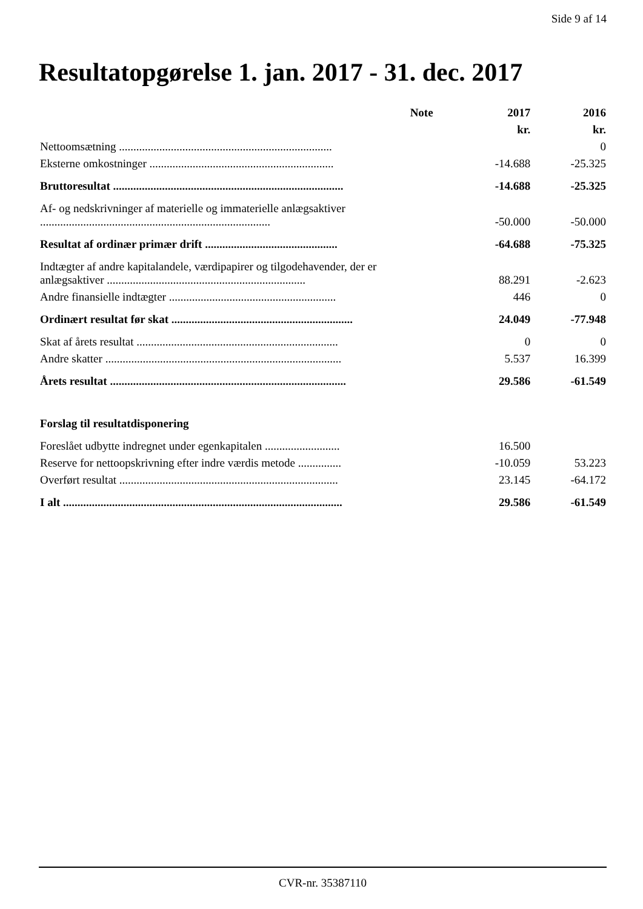Side 9 af 14
Resultatopgørelse 1. jan. 2017 - 31. dec. 2017
| | Note | 2017 | 2016 |
| | | kr. | kr. |
| Nettoomsætning .......................................................................... | | | 0 |
| Eksterne omkostninger ................................................................ | | -14.688 | -25.325 |
| Bruttoresultat ................................................................................ | | -14.688 | -25.325 |
| Af- og nedskrivninger af materielle og immaterielle anlægsaktiver ................................................................................ | | -50.000 | -50.000 |
| Resultat af ordinær primær drift .............................................. | | -64.688 | -75.325 |
| Indtægter af andre kapitalandele, værdipapirer og tilgodehavender, der er anlægsaktiver ..................................................................... | | 88.291 | -2.623 |
| Andre finansielle indtægter .......................................................... | | 446 | 0 |
| Ordinært resultat før skat ............................................................... | | 24.049 | -77.948 |
| Skat af årets resultat ...................................................................... | | 0 | 0 |
| Andre skatter .................................................................................. | | 5.537 | 16.399 |
| Årets resultat .................................................................................. | | 29.586 | -61.549 |
| Forslag til resultatdisponering | | | |
| Foreslået udbytte indregnet under egenkapitalen .......................... | | 16.500 | |
| Reserve for nettoopskrivning efter indre værdis metode ............... | | -10.059 | 53.223 |
| Overført resultat ............................................................................ | | 23.145 | -64.172 |
| I alt ................................................................................................. | | 29.586 | -61.549 |
CVR-nr. 35387110